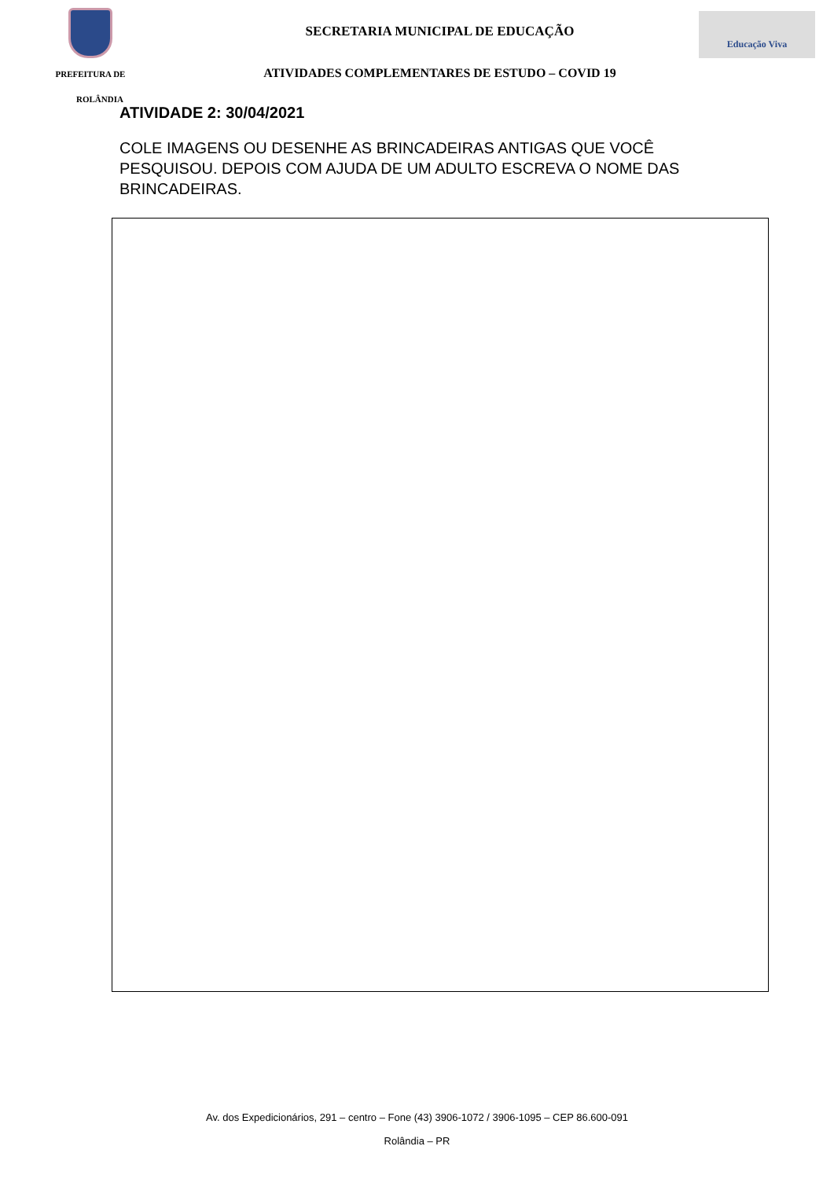PREFEITURA DE
SECRETARIA MUNICIPAL DE EDUCAÇÃO
ATIVIDADES COMPLEMENTARES DE ESTUDO – COVID 19
Educação Viva
ROLÂNDIA
ATIVIDADE 2: 30/04/2021
COLE IMAGENS OU DESENHE AS BRINCADEIRAS ANTIGAS QUE VOCÊ PESQUISOU. DEPOIS COM AJUDA DE UM ADULTO ESCREVA O NOME DAS BRINCADEIRAS.
Av. dos Expedicionários, 291 – centro – Fone (43) 3906-1072 / 3906-1095 – CEP 86.600-091
Rolândia – PR